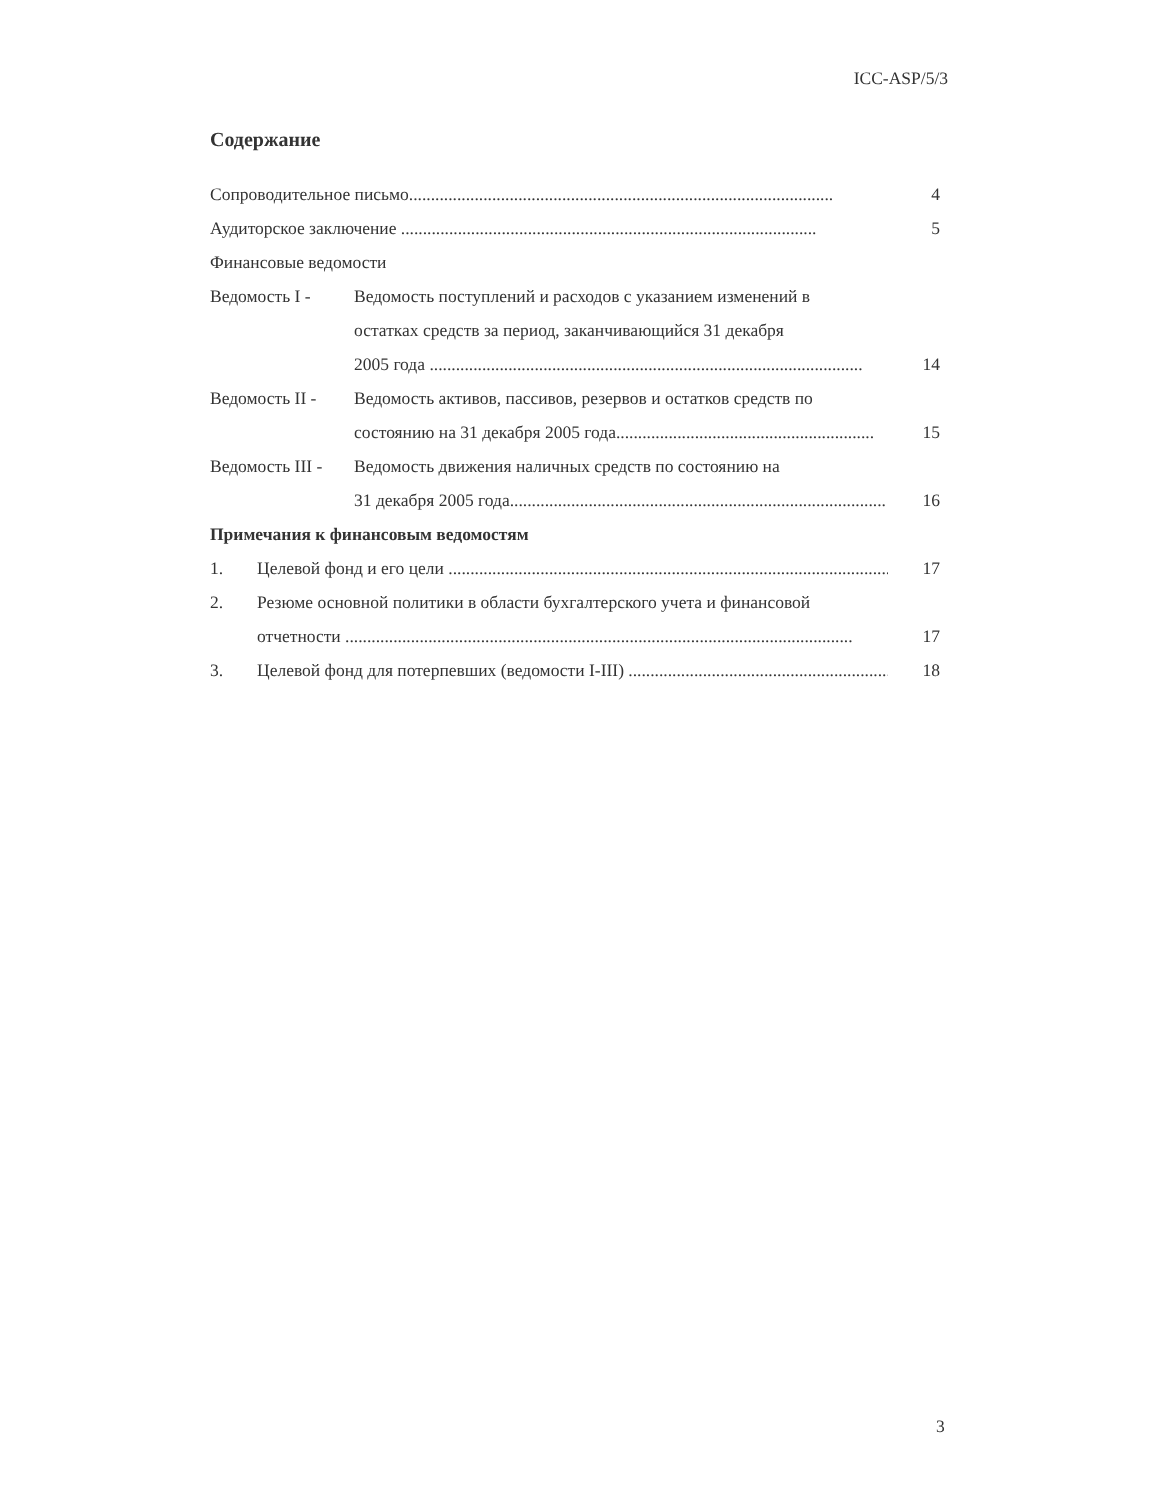ICC-ASP/5/3
Содержание
Сопроводительное письмо................................................................................................. 4
Аудиторское заключение ............................................................................................... 5
Финансовые ведомости
Ведомость I - Ведомость поступлений и расходов с указанием изменений в
остатках средств за период, заканчивающийся 31 декабря
2005 года ...................................................................................................
14
Ведомость II -
Ведомость активов, пассивов, резервов и остатков средств по
состоянию на 31 декабря 2005 года...........................................................
15
Ведомость III -
Ведомость движения наличных средств по состоянию на
31 декабря 2005 года.........................................................................................
16
Примечания к финансовым ведомостям
1. Целевой фонд и его цели ....................................................................................................... 17
2. Резюме основной политики в области бухгалтерского учета и финансовой
отчетности ....................................................................................................................
17
3. Целевой фонд для потерпевших (ведомости I-III) ................................................................... 18
3